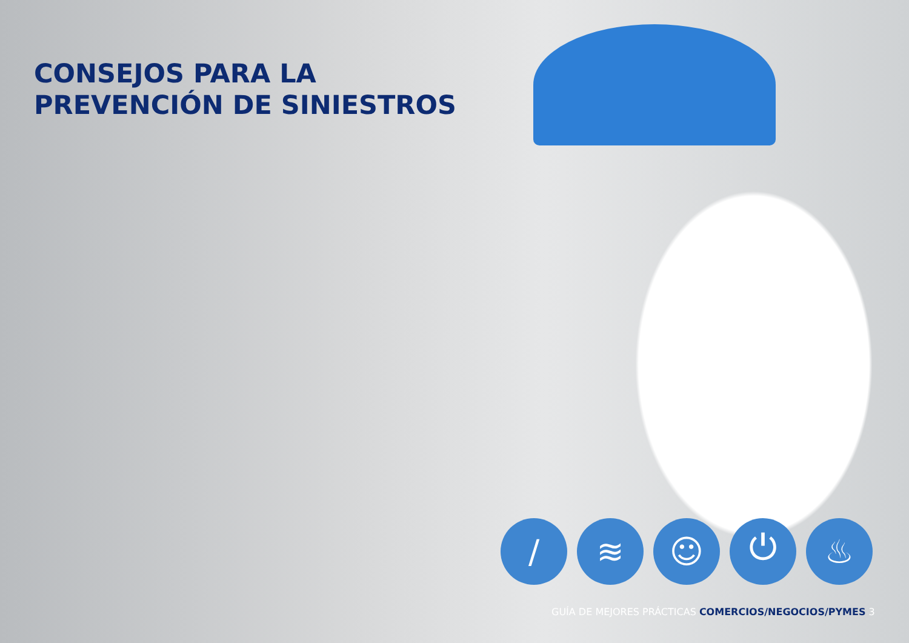CONSEJOS PARA LA
PREVENCIÓN DE SINIESTROS
/ ≋ ☺ ⏻ ♨
GUÍA DE MEJORES PRÁCTICAS COMERCIOS/NEGOCIOS/PYMES 3